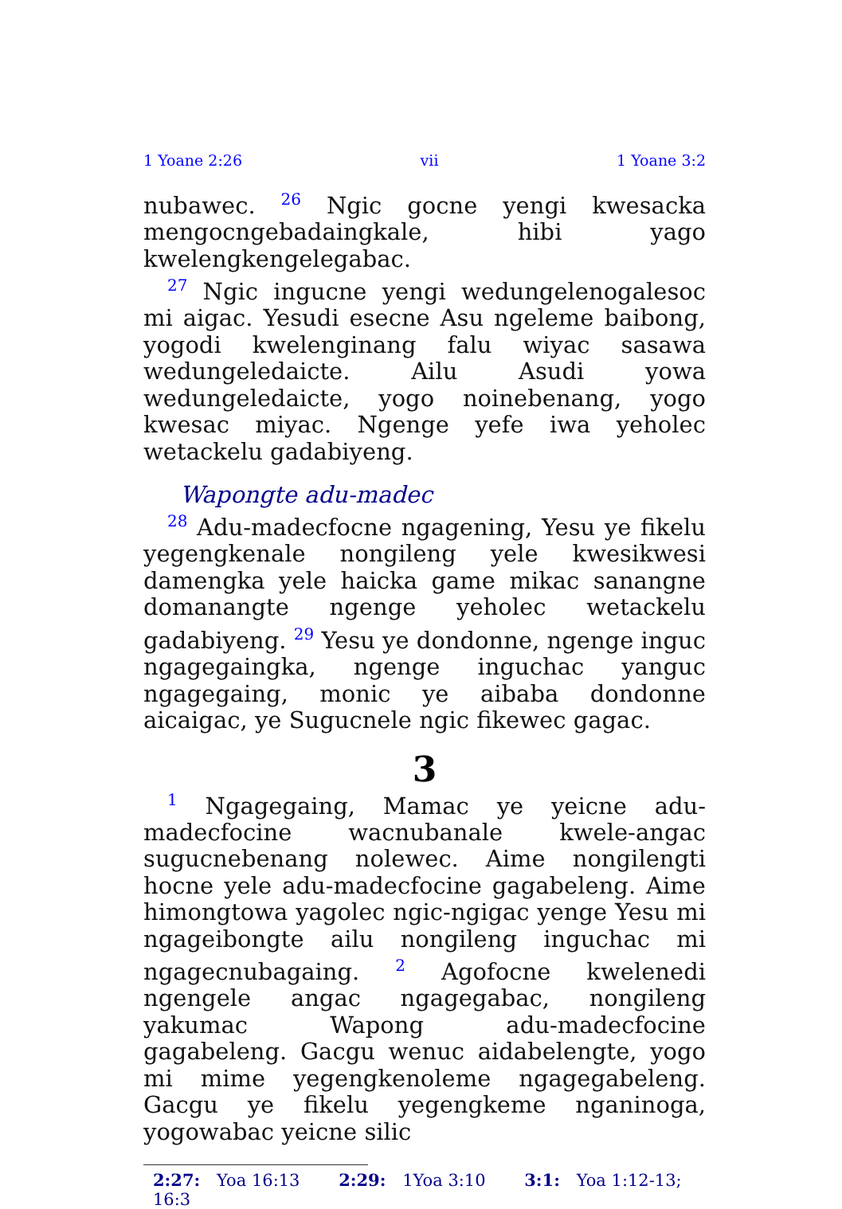1 Yoane 2:26 vii 1 Yoane 3:2
nubawec. <sup>26</sup> Ngic gocne yengi kwesacka mengoc­ngebadaingkale, hibi yago kwelengkengelegabac.
<sup>27</sup> Ngic ingucne yengi wedungelenogalesoc mi aigac. Yesudi esecne Asu ngeleme baibong, yogodi kwelenginang falu wiyac sasawa wedungeledaicte. Ailu Asudi yowa wedungeledaicte, yogo noinebenang, yogo kwesac miyac. Ngenge yefe iwa yeholec wetackelu gadabiyeng.
Wapongte adu-madec
<sup>28</sup> Adu-madecfocne ngagening, Yesu ye fikelu yegengkenale nongileng yele kwesi­kwesi damengka yele haicka game mikac sanangne domanangte ngenge yeholec wetackelu gadabiyeng. <sup>29</sup> Yesu ye dondonne, ngenge inguc ngagegaingka, ngenge inguchac yanguc ngagegaing, monic ye aibaba dondonne aicaigac, ye Sugucnele ngic fikewec gagac.
3
<sup>1</sup> Ngagegaing, Mamac ye yeicne adu-madecfocine wacnubanale kwele-angac sugucnebenang nolewec. Aime nongilengti hocne yele adu-madecfocine gagabeleng. Aime himongtowa yagolec ngic-ngigac yenge Yesu mi ngageibongte ailu nongileng inguchac mi ngagecnubagaing. <sup>2</sup> Agofocne kwelenedi ngengele angac ngagegabac, nongileng yakumac Wapong adu-madecfocine gagabeleng. Gacgu wenuc aidabelengte, yogo mi mime yegengkenoleme ngagegabeleng. Gacgu ye fikelu yegengkeme nganinoga, yogowabac yeicne silic
2:27: Yoa 16:13 2:29: 1Yoa 3:10 3:1: Yoa 1:12-13; 16:3